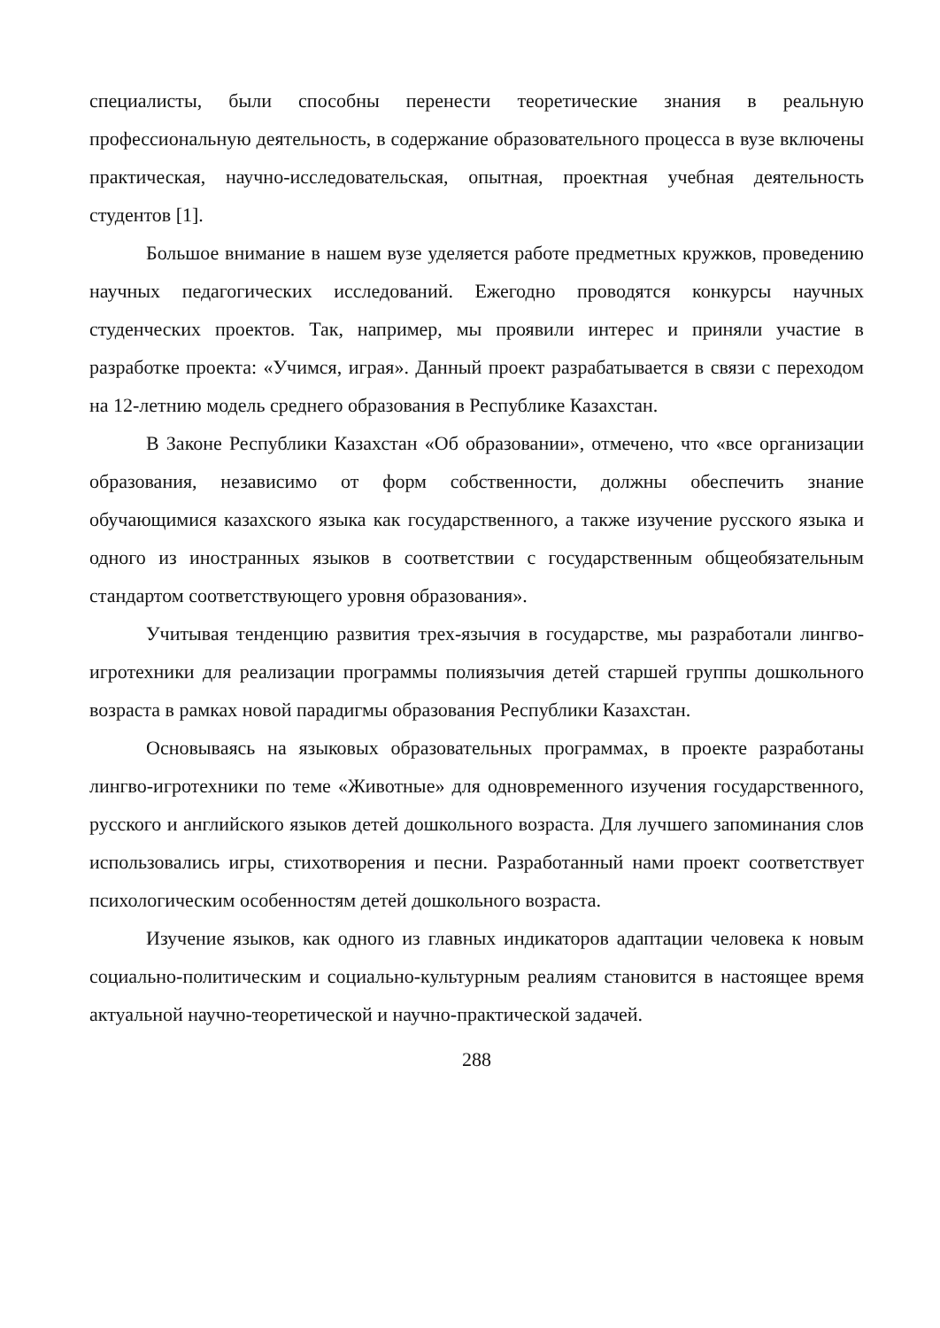специалисты, были способны перенести теоретические знания в реальную профессиональную деятельность, в содержание образовательного процесса в вузе включены практическая, научно-исследовательская, опытная, проектная учебная деятельность студентов [1].
Большое внимание в нашем вузе уделяется работе предметных кружков, проведению научных педагогических исследований. Ежегодно проводятся конкурсы научных студенческих проектов. Так, например, мы проявили интерес и приняли участие в разработке проекта: «Учимся, играя». Данный проект разрабатывается в связи с переходом на 12-летнию модель среднего образования в Республике Казахстан.
В Законе Республики Казахстан «Об образовании», отмечено, что «все организации образования, независимо от форм собственности, должны обеспечить знание обучающимися казахского языка как государственного, а также изучение русского языка и одного из иностранных языков в соответствии с государственным общеобязательным стандартом соответствующего уровня образования».
Учитывая тенденцию развития трех-язычия в государстве, мы разработали лингво-игротехники для реализации программы полиязычия детей старшей группы дошкольного возраста в рамках новой парадигмы образования Республики Казахстан.
Основываясь на языковых образовательных программах, в проекте разработаны лингво-игротехники по теме «Животные» для одновременного изучения государственного, русского и английского языков детей дошкольного возраста. Для лучшего запоминания слов использовались игры, стихотворения и песни. Разработанный нами проект соответствует психологическим особенностям детей дошкольного возраста.
Изучение языков, как одного из главных индикаторов адаптации человека к новым социально-политическим и социально-культурным реалиям становится в настоящее время актуальной научно-теоретической и научно-практической задачей.
288